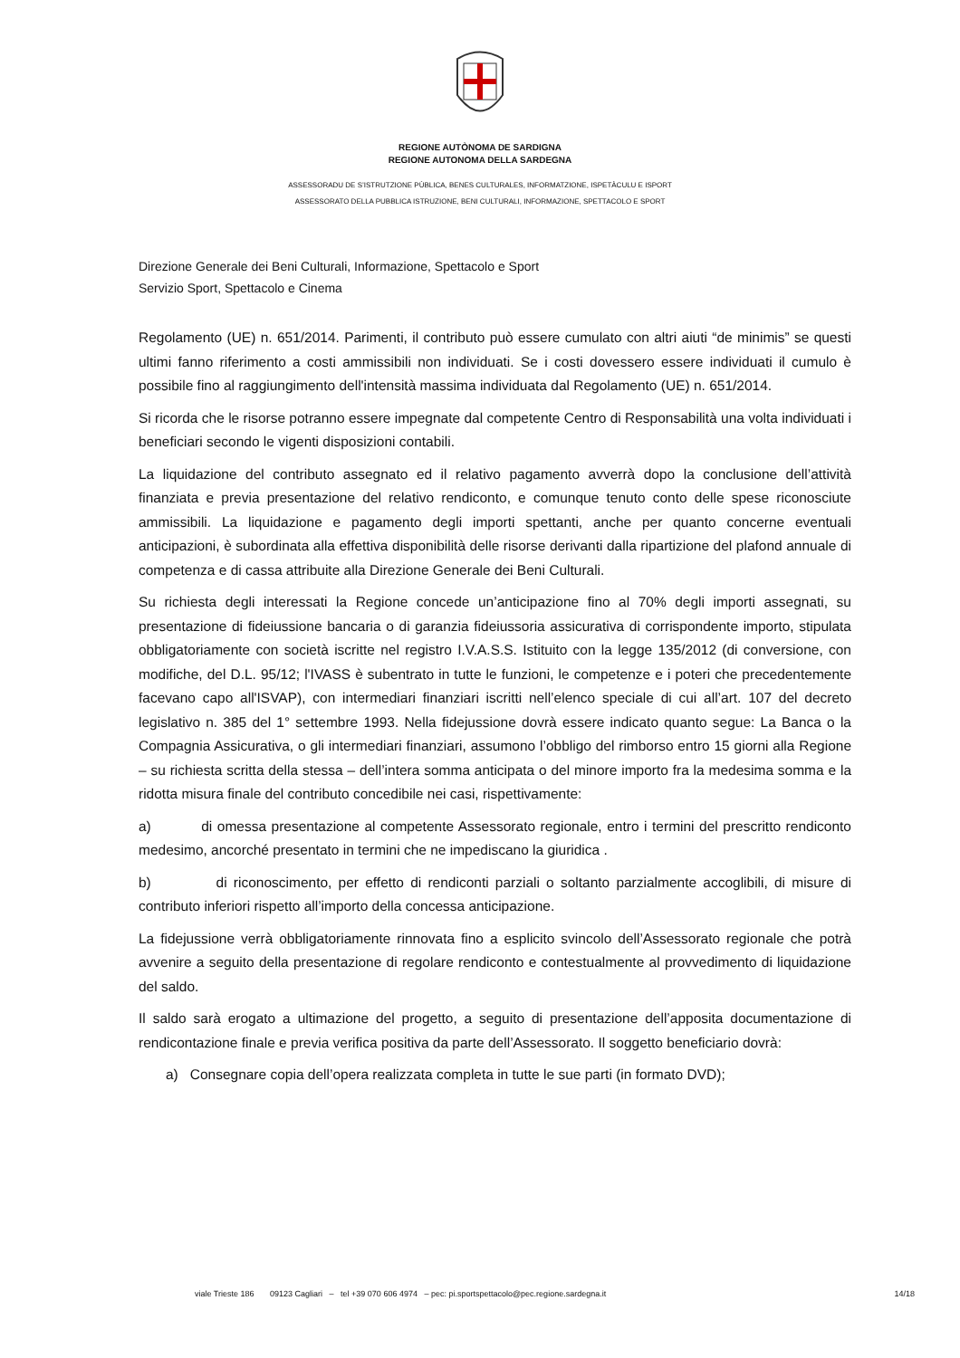REGIONE AUTÒNOMA DE SARDIGNA
REGIONE AUTONOMA DELLA SARDEGNA
ASSESSORADU DE S’ISTRUTZIONE PÙBLICA, BENES CULTURALES, INFORMATZIONE, ISPETÀCULU E ISPORT
ASSESSORATO DELLA PUBBLICA ISTRUZIONE, BENI CULTURALI, INFORMAZIONE, SPETTACOLO E SPORT
Direzione Generale dei Beni Culturali, Informazione, Spettacolo e Sport
Servizio Sport, Spettacolo e Cinema
Regolamento (UE) n. 651/2014. Parimenti, il contributo può essere cumulato con altri aiuti “de minimis” se questi ultimi fanno riferimento a costi ammissibili non individuati. Se i costi dovessero essere individuati il cumulo è possibile fino al raggiungimento dell'intensità massima individuata dal Regolamento (UE) n. 651/2014.
Si ricorda che le risorse potranno essere impegnate dal competente Centro di Responsabilità una volta individuati i beneficiari secondo le vigenti disposizioni contabili.
La liquidazione del contributo assegnato ed il relativo pagamento avverrà dopo la conclusione dell’attività finanziata e previa presentazione del relativo rendiconto, e comunque tenuto conto delle spese riconosciute ammissibili. La liquidazione e pagamento degli importi spettanti, anche per quanto concerne eventuali anticipazioni, è subordinata alla effettiva disponibilità delle risorse derivanti dalla ripartizione del plafond annuale di competenza e di cassa attribuite alla Direzione Generale dei Beni Culturali.
Su richiesta degli interessati la Regione concede un’anticipazione fino al 70% degli importi assegnati, su presentazione di fideiussione bancaria o di garanzia fideiussoria assicurativa di corrispondente importo, stipulata obbligatoriamente con società iscritte nel registro I.V.A.S.S. Istituito con la legge 135/2012 (di conversione, con modifiche, del D.L. 95/12; l'IVASS è subentrato in tutte le funzioni, le competenze e i poteri che precedentemente facevano capo all'ISVAP), con intermediari finanziari iscritti nell’elenco speciale di cui all’art. 107 del decreto legislativo n. 385 del 1° settembre 1993. Nella fidejussione dovrà essere indicato quanto segue: La Banca o la Compagnia Assicurativa, o gli intermediari finanziari, assumono l’obbligo del rimborso entro 15 giorni alla Regione – su richiesta scritta della stessa – dell’intera somma anticipata o del minore importo fra la medesima somma e la ridotta misura finale del contributo concedibile nei casi, rispettivamente:
a) di omessa presentazione al competente Assessorato regionale, entro i termini del prescritto rendiconto medesimo, ancorché presentato in termini che ne impediscano la giuridica .
b) di riconoscimento, per effetto di rendiconti parziali o soltanto parzialmente accoglibili, di misure di contributo inferiori rispetto all’importo della concessa anticipazione.
La fidejussione verrà obbligatoriamente rinnovata fino a esplicito svincolo dell’Assessorato regionale che potrà avvenire a seguito della presentazione di regolare rendiconto e contestualmente al provvedimento di liquidazione del saldo.
Il saldo sarà erogato a ultimazione del progetto, a seguito di presentazione dell’apposita documentazione di rendicontazione finale e previa verifica positiva da parte dell’Assessorato. Il soggetto beneficiario dovrà:
a) Consegnare copia dell’opera realizzata completa in tutte le sue parti (in formato DVD);
viale Trieste 186 09123 Cagliari – tel +39 070 606 4974 – pec: pi.sportspettacolo@pec.regione.sardegna.it 14/18